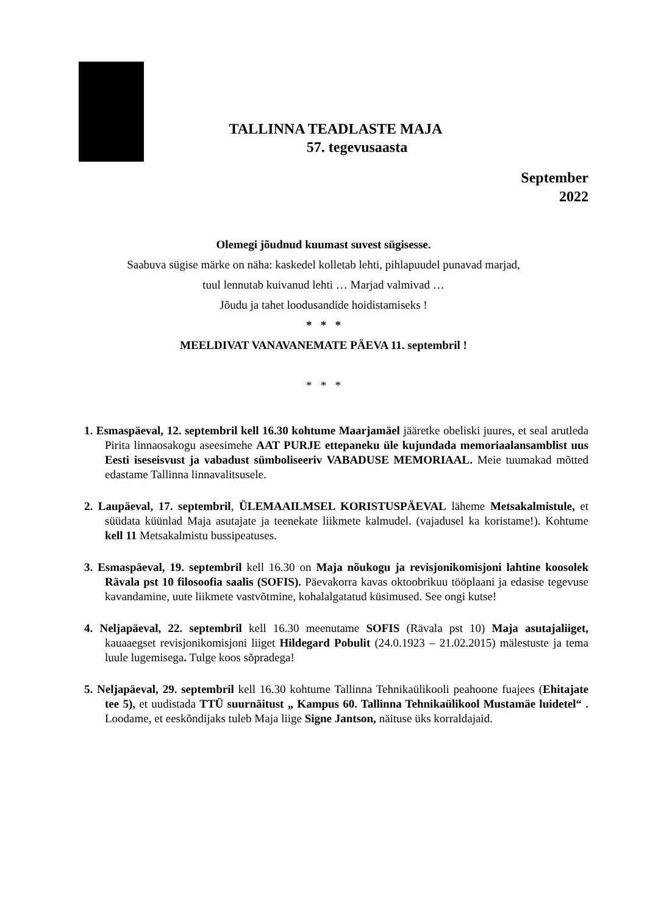TALLINNA TEADLASTE MAJA
57. tegevusaasta
September
2022
Olemegi jõudnud kuumast suvest sügisesse.
Saabuva sügise märke on näha: kaskedel kolletab lehti, pihlapuudel punavad marjad,
tuul lennutab kuivanud lehti … Marjad valmivad …
Jõudu ja tahet loodusandide hoidistamiseks !
* * *
MEELDIVAT VANAVANEMATE PÄEVA 11. septembril !
* * *
1. Esmaspäeval, 12. septembril kell 16.30 kohtume Maarjamäel jääretke obeliski juures, et seal arutleda Pirita linnaosakogu aseesimehe AAT PURJE ettepaneku üle kujundada memoriaalansamblist uus Eesti iseseisvust ja vabadust sümboliseeriv VABADUSE MEMORIAAL. Meie tuumakad mõtted edastame Tallinna linnavalitsusele.
2. Laupäeval, 17. septembril, ÜLEMAAILMSEL KORISTUSPÄEVAL läheme Metsakalmistule, et süüdata küünlad Maja asutajate ja teenekate liikmete kalmudel. (vajadusel ka koristame!). Kohtume kell 11 Metsakalmistu bussipeatuses.
3. Esmaspäeval, 19. septembril kell 16.30 on Maja nõukogu ja revisjonikomisjoni lahtine koosolek Rävala pst 10 filosoofia saalis (SOFIS). Päevakorra kavas oktoobrikuu tööplaani ja edasise tegevuse kavandamine, uute liikmete vastvõtmine, kohalalgatatud küsimused. See ongi kutse!
4. Neljapäeval, 22. septembril kell 16.30 meenutame SOFIS (Rävala pst 10) Maja asutajaliiget, kauaaegset revisjonikomisjoni liiget Hildegard Pobulit (24.0.1923 – 21.02.2015) mälestuste ja tema luule lugemisega. Tulge koos sõpradega!
5. Neljapäeval, 29. septembril kell 16.30 kohtume Tallinna Tehnikaülikooli peahoone fuajees (Ehitajate tee 5), et uudistada TTÜ suurnäitust „ Kampus 60. Tallinna Tehnikaülikool Mustamäe luidetel“ . Loodame, et eeskõndijaks tuleb Maja liige Signe Jantson, näituse üks korraldajaid.